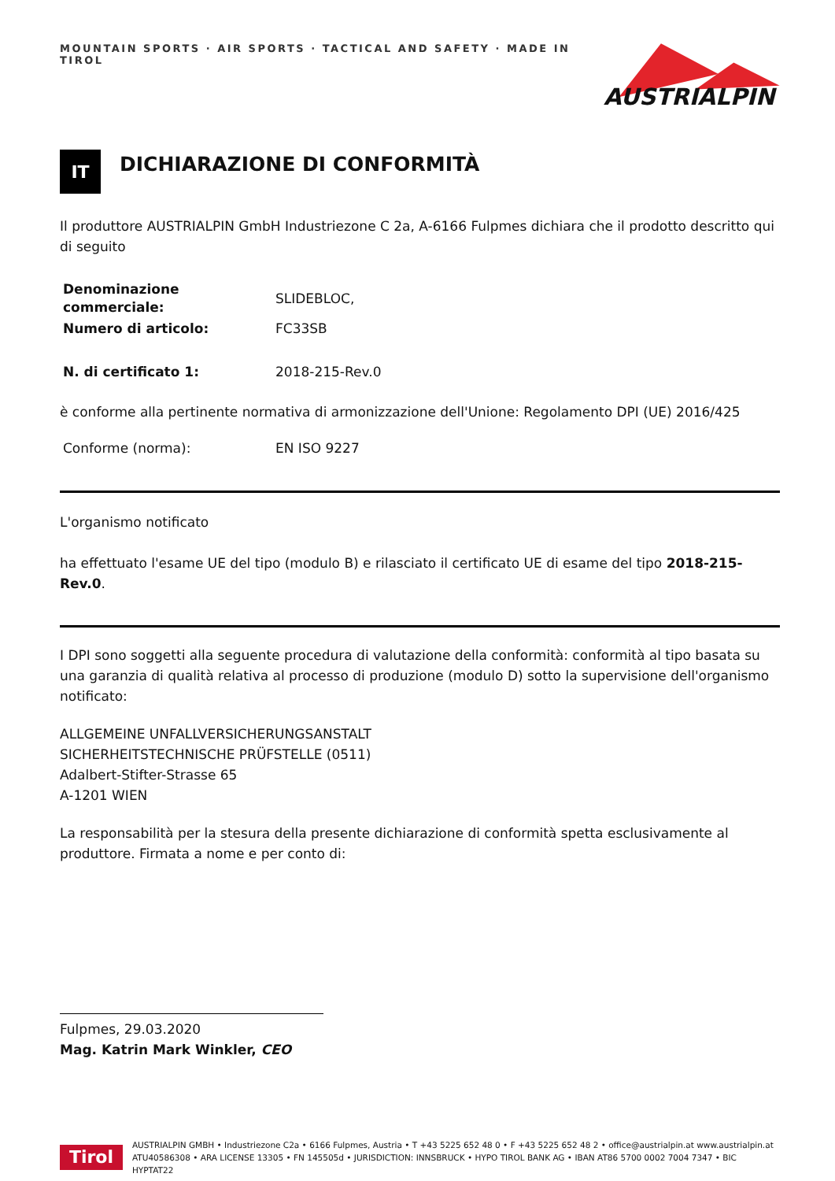MOUNTAIN SPORTS · AIR SPORTS · TACTICAL AND SAFETY · MADE IN TIROL
AUSTRIALPIN
IT
DICHIARAZIONE DI CONFORMITÀ
Il produttore AUSTRIALPIN GmbH Industriezone C 2a, A-6166 Fulpmes dichiara che il prodotto descritto qui di seguito
| Denominazione commerciale: | SLIDEBLOC, |
| Numero di articolo: | FC33SB |
| N. di certificato 1: | 2018-215-Rev.0 |
è conforme alla pertinente normativa di armonizzazione dell'Unione: Regolamento DPI (UE) 2016/425
| Conforme (norma): | EN ISO 9227 |
L'organismo notificato
ha effettuato l'esame UE del tipo (modulo B) e rilasciato il certificato UE di esame del tipo 2018-215-Rev.0.
I DPI sono soggetti alla seguente procedura di valutazione della conformità: conformità al tipo basata su una garanzia di qualità relativa al processo di produzione (modulo D) sotto la supervisione dell'organismo notificato:
ALLGEMEINE UNFALLVERSICHERUNGSANSTALT
SICHERHEITSTECHNISCHE PRÜFSTELLE (0511)
Adalbert-Stifter-Strasse 65
A-1201 WIEN
La responsabilità per la stesura della presente dichiarazione di conformità spetta esclusivamente al produttore. Firmata a nome e per conto di:
Fulpmes, 29.03.2020
Mag. Katrin Mark Winkler, CEO
Tirol
AUSTRIALPIN GMBH • Industriezone C2a • 6166 Fulpmes, Austria • T +43 5225 652 48 0 • F +43 5225 652 48 2 • office@austrialpin.at www.austrialpin.at
ATU40586308 • ARA LICENSE 13305 • FN 145505d • JURISDICTION: INNSBRUCK • HYPO TIROL BANK AG • IBAN AT86 5700 0002 7004 7347 • BIC HYPTAT22